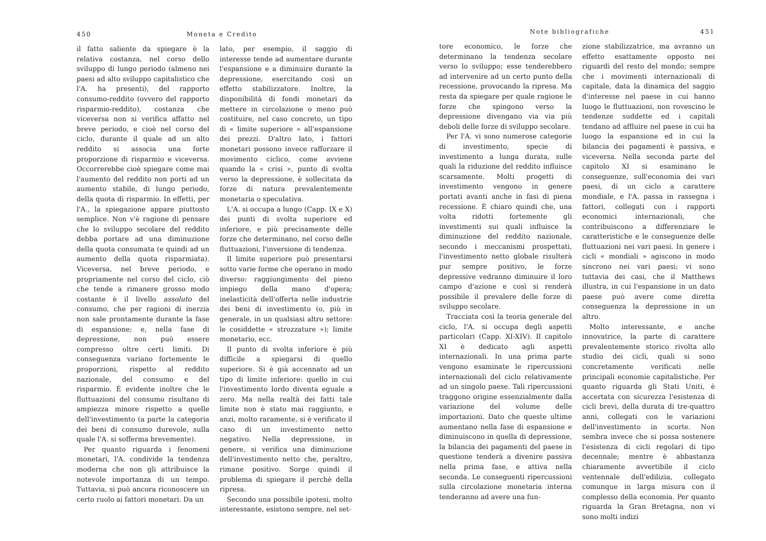450 Moneta e Credito
il fatto saliente da spiegare è la relativa costanza, nel corso dello sviluppo di lungo periodo (almeno nei paesi ad alto sviluppo capitalistico che l'A. ha presenti), del rapporto consumo-reddito (ovvero del rapporto risparmio-reddito), costanza che viceversa non si verifica affatto nel breve periodo, e cioè nel corso del ciclo, durante il quale ad un alto reddito si associa una forte proporzione di risparmio e viceversa. Occorrerebbe cioè spiegare come mai l'aumento del reddito non porti ad un aumento stabile, di lungo periodo, della quota di risparmio. In effetti, per l'A., la spiegazione appare piuttosto semplice. Non v'è ragione di pensare che lo sviluppo secolare del reddito debba portare ad una diminuzione della quota consumata (e quindi ad un aumento della quota risparmiata). Viceversa, nel breve periodo, e propriamente nel corso del ciclo, ciò che tende a rimanere grosso modo costante è il livello assoluto del consumo, che per ragioni di inerzia non sale prontamente durante la fase di espansione; e, nella fase di depressione, non può essere compresso oltre certi limiti. Di conseguenza variano fortemente le proporzioni, rispetto al reddito nazionale, del consumo e del risparmio. È evidente inoltre che le fluttuazioni del consumo risultano di ampiezza minore rispetto a quelle dell'investimento (a parte la categoria dei beni di consumo durevole, sulla quale l'A. si sofferma brevemente).
Per quanto riguarda i fenomeni monetari, l'A. condivide la tendenza moderna che non gli attribuisce la notevole importanza di un tempo. Tuttavia, si può ancora riconoscere un certo ruolo ai fattori monetari. Da un
lato, per esempio, il saggio di interesse tende ad aumentare durante l'espansione e a diminuire durante la depressione, esercitando così un effetto stabilizzatore. Inoltre, la disponibilità di fondi monetari da mettere in circolazione o meno può costituire, nel caso concreto, un tipo di « limite superiore » all'espansione dei prezzi. D'altro lato, i fattori monetari possono invece rafforzare il movimento ciclico, come avviene quando la « crisi », punto di svolta verso la depressione, è sollecitata da forze di natura prevalentemente monetaria o speculativa.
L'A. si occupa a lungo (Capp. IX e X) dei punti di svolta superiore ed inferiore, e più precisamente delle forze che determinano, nel corso delle fluttuazioni, l'inversione di tendenza.
Il limite superiore può presentarsi sotto varie forme che operano in modo diverso: raggiungimento del pieno impiego della mano d'opera; inelasticità dell'offerta nelle industrie dei beni di investimento (o, più in generale, in un qualsiasi altro settore: le cosiddette « strozzature »); limite monetario, ecc.
Il punto di svolta inferiore è più difficile a spiegarsi di quello superiore. Si è già accennato ad un tipo di limite inferiore: quello in cui l'investimento lordo diventa eguale a zero. Ma nella realtà dei fatti tale limite non è stato mai raggiunto, e anzi, molto raramente, si è verificato il caso di un investimento netto negativo. Nella depressione, in genere, si verifica una diminuzione dell'investimento netto che, peraltro, rimane positivo. Sorge quindi il problema di spiegare il perchè della ripresa.
Secondo una possibile ipotesi, molto interessante, esistono sempre, nel set-
Note bibliografiche 451
tore economico, le forze che determinano la tendenza secolare verso lo sviluppo; esse tenderebbero ad intervenire ad un certo punto della recessione, provocando la ripresa. Ma resta da spiegare per quale ragione le forze che spingono verso la depressione divengano via via più deboli delle forze di sviluppo secolare.
Per l'A. vi sono numerose categorie di investimento, specie di investimento a lunga durata, sulle quali la riduzione del reddito influisce scarsamente. Molti progetti di investimento vengono in genere portati avanti anche in fasi di piena recessione. È chiaro quindi che, una volta ridotti fortemente gli investimenti sui quali influisce la diminuzione del reddito nazionale, secondo i meccanismi prospettati, l'investimento netto globale risulterà pur sempre positivo, le forze depressive vedranno diminuire il loro campo d'azione e così si renderà possibile il prevalere delle forze di sviluppo secolare.
Tracciata così la teoria generale del ciclo, l'A. si occupa degli aspetti particolari (Capp. XI-XIV). Il capitolo XI è dedicato agli aspetti internazionali. In una prima parte vengono esaminate le ripercussioni internazionali del ciclo relativamente ad un singolo paese. Tali ripercussioni traggono origine essenzialmente dalla variazione del volume delle importazioni. Dato che queste ultime aumentano nella fase di espansione e diminuiscono in quella di depressione, la bilancia dei pagamenti del paese in questione tenderà a divenire passiva nella prima fase, e attiva nella seconda. Le conseguenti ripercussioni sulla circolazione monetaria interna tenderanno ad avere una fun-
zione stabilizzatrice, ma avranno un effetto esattamente opposto nei riguardi del resto del mondo; sempre che i movimenti internazionali di capitale, data la dinamica del saggio d'interesse nel paese in cui hanno luogo le fluttuazioni, non rovescino le tendenze suddette ed i capitali tendano ad affluire nel paese in cui ha luogo la espansione ed in cui la bilancia dei pagamenti è passiva, e viceversa. Nella seconda parte del capitolo XI si esaminano le conseguenze, sull'economia dei vari paesi, di un ciclo a carattere mondiale, e l'A. passa in rassegna i fattori, collegati con i rapporti economici internazionali, che contribuiscono a differenziare le caratteristiche e le conseguenze delle fluttuazioni nei vari paesi. In genere i cicli « mondiali » agiscono in modo sincrono nei vari paesi; vi sono tuttavia dei casi, che il Matthews illustra, in cui l'espansione in un dato paese può avere come diretta conseguenza la depressione in un altro.
Molto interessante, e anche innovatrice, la parte di carattere prevalentemente storico rivolta allo studio dei cicli, quali si sono concretamente verificati nelle principali economie capitalistiche. Per quanto riguarda gli Stati Uniti, è accertata con sicurezza l'esistenza di cicli brevi, della durata di tre-quattro anni, collegati con le variazioni dell'investimento in scorte. Non sembra invece che si possa sostenere l'esistenza di cicli regolari di tipo decennale; mentre è abbastanza chiaramente avvertibile il ciclo ventennale dell'edilizia, collegato comunque in larga misura con il complesso della economia. Per quanto riguarda la Gran Bretagna, non vi sono molti indizi